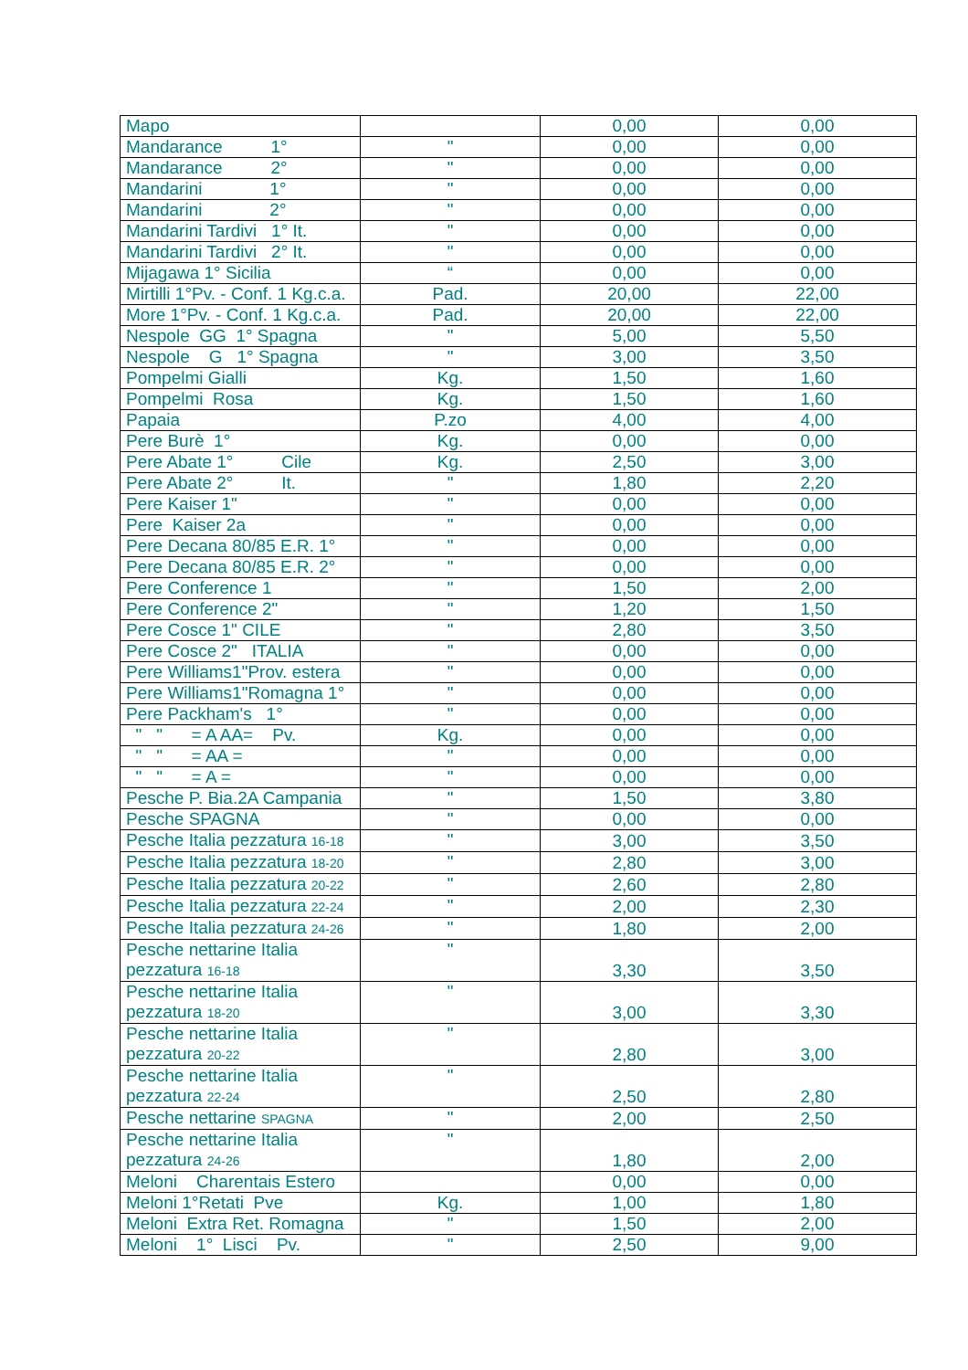| Mapo | | 0,00 | 0,00 |
| Mandarance 1° | " | 0,00 | 0,00 |
| Mandarance 2° | " | 0,00 | 0,00 |
| Mandarini 1° | " | 0,00 | 0,00 |
| Mandarini 2° | " | 0,00 | 0,00 |
| Mandarini Tardivi 1° It. | " | 0,00 | 0,00 |
| Mandarini Tardivi 2° It. | " | 0,00 | 0,00 |
| Mijagawa 1° Sicilia | “ | 0,00 | 0,00 |
| Mirtilli 1°Pv. - Conf. 1 Kg.c.a. | Pad. | 20,00 | 22,00 |
| More 1°Pv. - Conf. 1 Kg.c.a. | Pad. | 20,00 | 22,00 |
| Nespole GG 1° Spagna | " | 5,00 | 5,50 |
| Nespole G 1° Spagna | " | 3,00 | 3,50 |
| Pompelmi Gialli | Kg. | 1,50 | 1,60 |
| Pompelmi Rosa | Kg. | 1,50 | 1,60 |
| Papaia | P.zo | 4,00 | 4,00 |
| Pere Burè 1° | Kg. | 0,00 | 0,00 |
| Pere Abate 1° Cile | Kg. | 2,50 | 3,00 |
| Pere Abate 2° It. | " | 1,80 | 2,20 |
| Pere Kaiser 1" | " | 0,00 | 0,00 |
| Pere Kaiser 2a | " | 0,00 | 0,00 |
| Pere Decana 80/85 E.R. 1° | " | 0,00 | 0,00 |
| Pere Decana 80/85 E.R. 2° | " | 0,00 | 0,00 |
| Pere Conference 1 | " | 1,50 | 2,00 |
| Pere Conference 2" | " | 1,20 | 1,50 |
| Pere Cosce 1" CILE | " | 2,80 | 3,50 |
| Pere Cosce 2" ITALIA | " | 0,00 | 0,00 |
| Pere Williams1"Prov. estera | " | 0,00 | 0,00 |
| Pere Williams1"Romagna 1° | " | 0,00 | 0,00 |
| Pere Packham's 1° | " | 0,00 | 0,00 |
| " " = A AA= Pv. | Kg. | 0,00 | 0,00 |
| " " = AA = | " | 0,00 | 0,00 |
| " " = A = | " | 0,00 | 0,00 |
| Pesche P. Bia.2A Campania | " | 1,50 | 3,80 |
| Pesche SPAGNA | " | 0,00 | 0,00 |
| Pesche Italia pezzatura 16-18 | " | 3,00 | 3,50 |
| Pesche Italia pezzatura 18-20 | " | 2,80 | 3,00 |
| Pesche Italia pezzatura 20-22 | " | 2,60 | 2,80 |
| Pesche Italia pezzatura 22-24 | " | 2,00 | 2,30 |
| Pesche Italia pezzatura 24-26 | " | 1,80 | 2,00 |
| Pesche nettarine Italia pezzatura 16-18 | " | 3,30 | 3,50 |
| Pesche nettarine Italia pezzatura 18-20 | " | 3,00 | 3,30 |
| Pesche nettarine Italia pezzatura 20-22 | " | 2,80 | 3,00 |
| Pesche nettarine Italia pezzatura 22-24 | " | 2,50 | 2,80 |
| Pesche nettarine SPAGNA | " | 2,00 | 2,50 |
| Pesche nettarine Italia pezzatura 24-26 | " | 1,80 | 2,00 |
| Meloni Charentais Estero | | 0,00 | 0,00 |
| Meloni 1°Retati Pve | Kg. | 1,00 | 1,80 |
| Meloni Extra Ret. Romagna | " | 1,50 | 2,00 |
| Meloni 1° Lisci Pv. | " | 2,50 | 9,00 |